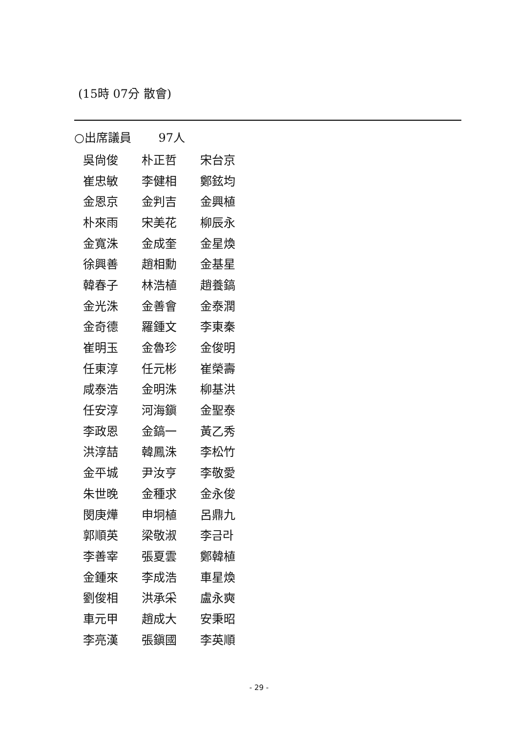(15時 07分 散會)
○出席議員　　 97人
| 吳尙俊 | 朴正哲 | 宋台京 |
| 崔忠敏 | 李健相 | 鄭鉉均 |
| 金恩京 | 金判吉 | 金興植 |
| 朴來雨 | 宋美花 | 柳辰永 |
| 金寬洙 | 金成奎 | 金星煥 |
| 徐興善 | 趙相勳 | 金基星 |
| 韓春子 | 林浩植 | 趙養鎬 |
| 金光洙 | 金善會 | 金泰潤 |
| 金奇德 | 羅鍾文 | 李東秦 |
| 崔明玉 | 金魯珍 | 金俊明 |
| 任東淳 | 任元彬 | 崔榮壽 |
| 咸泰浩 | 金明洙 | 柳基洪 |
| 任安淳 | 河海鎭 | 金聖泰 |
| 李政恩 | 金鎬一 | 黃乙秀 |
| 洪淳喆 | 韓鳳洙 | 李松竹 |
| 金平城 | 尹汝亨 | 李敬愛 |
| 朱世晩 | 金種求 | 金永俊 |
| 閔庚燁 | 申坰植 | 呂鼎九 |
| 郭順英 | 梁敬淑 | 李금라 |
| 李善宰 | 張夏雲 | 鄭韓植 |
| 金鍾來 | 李成浩 | 車星煥 |
| 劉俊相 | 洪承采 | 盧永奭 |
| 車元甲 | 趙成大 | 安秉昭 |
| 李亮漢 | 張鎭國 | 李英順 |
- 29 -